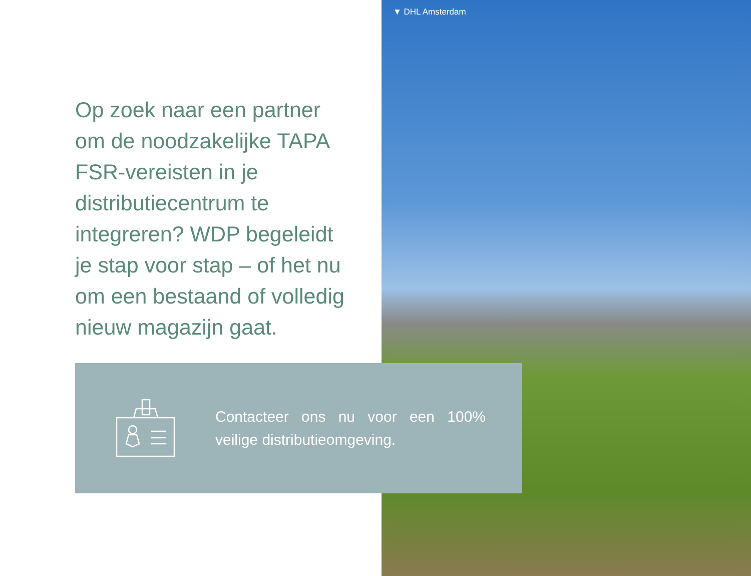▼ DHL Amsterdam
Op zoek naar een partner om de noodzakelijke TAPA FSR-vereisten in je distributiecentrum te integreren? WDP begeleidt je stap voor stap – of het nu om een bestaand of volledig nieuw magazijn gaat.
Contacteer ons nu voor een 100% veilige distributieomgeving.